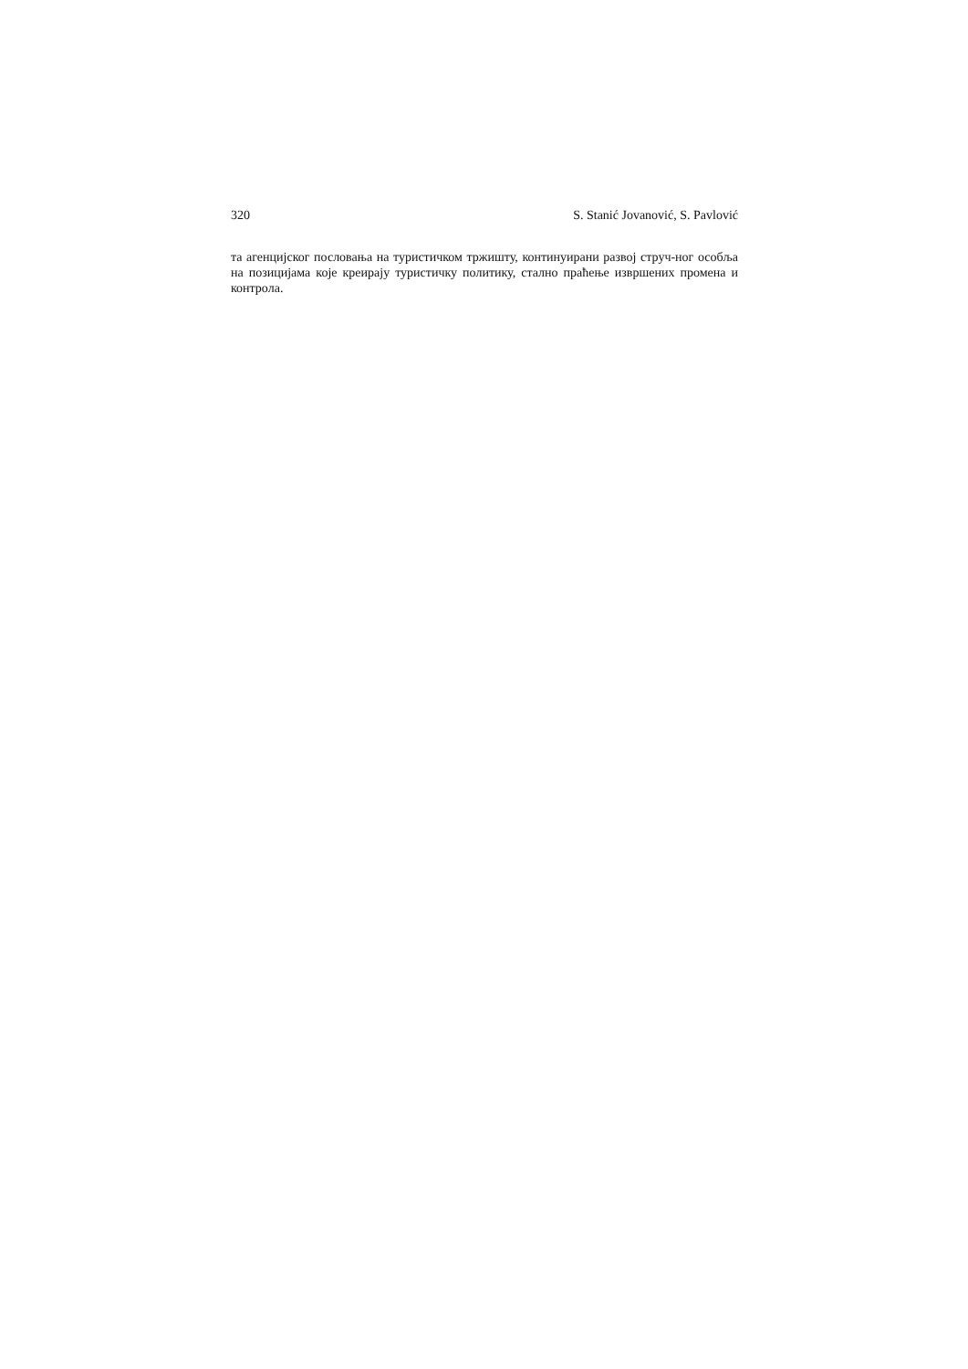320 S. Stanić Jovanović, S. Pavlović
та агенцијског пословања на туристичком тржишту, континуирани развој струч-ног особља на позицијама које креирају туристичку политику, стално праћење извршених промена и контрола.